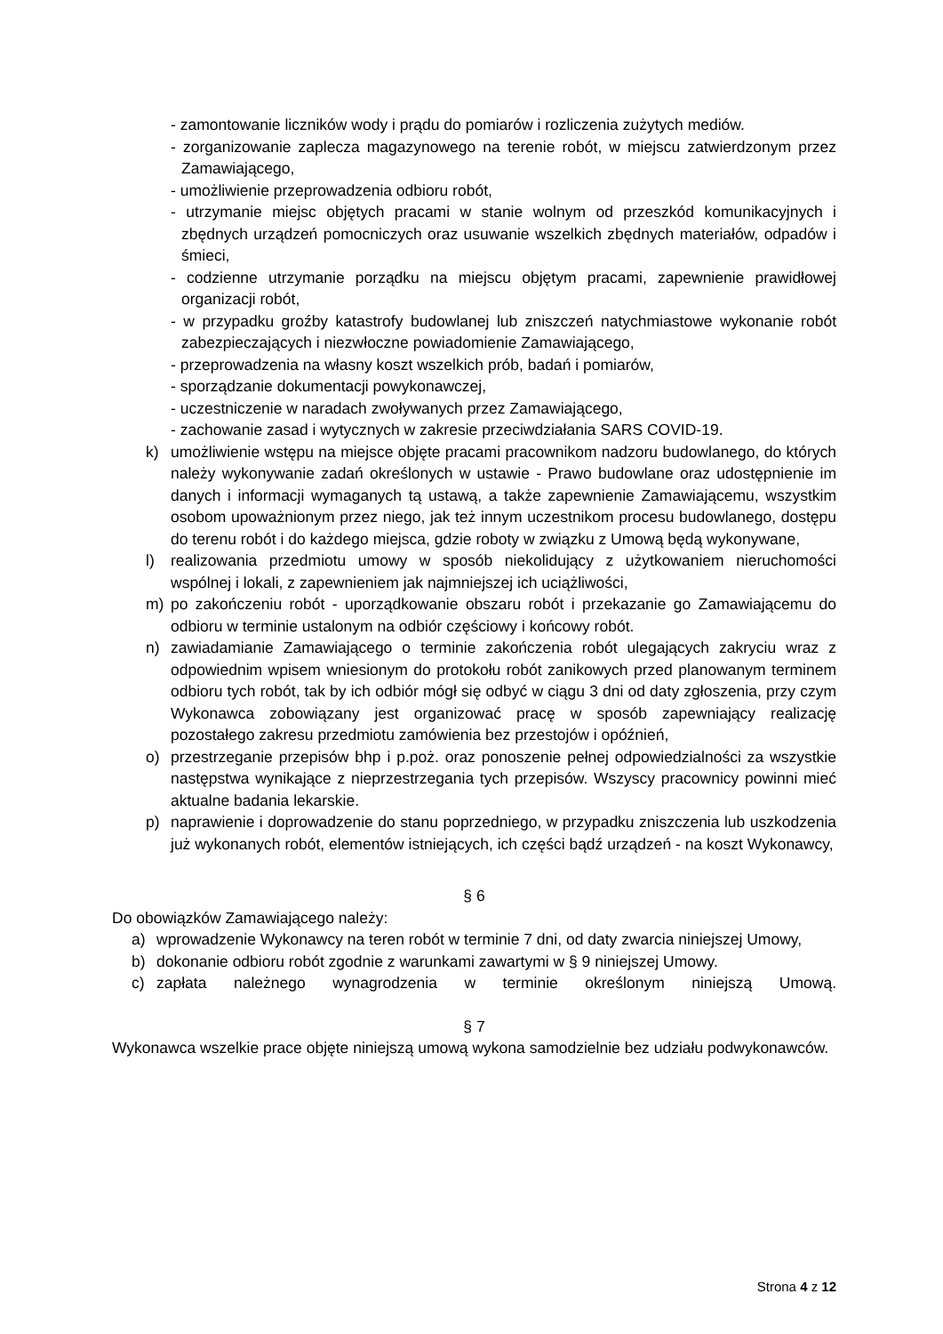- zamontowanie liczników wody i prądu do pomiarów i rozliczenia zużytych mediów.
- zorganizowanie zaplecza magazynowego na terenie robót, w miejscu zatwierdzonym przez Zamawiającego,
- umożliwienie przeprowadzenia odbioru robót,
- utrzymanie miejsc objętych pracami w stanie wolnym od przeszkód komunikacyjnych i zbędnych urządzeń pomocniczych oraz usuwanie wszelkich zbędnych materiałów, odpadów i śmieci,
- codzienne utrzymanie porządku na miejscu objętym pracami, zapewnienie prawidłowej organizacji robót,
- w przypadku groźby katastrofy budowlanej lub zniszczeń natychmiastowe wykonanie robót zabezpieczających i niezwłoczne powiadomienie Zamawiającego,
- przeprowadzenia na własny koszt wszelkich prób, badań i pomiarów,
- sporządzanie dokumentacji powykonawczej,
- uczestniczenie w naradach zwoływanych przez Zamawiającego,
- zachowanie zasad i wytycznych w zakresie przeciwdziałania SARS COVID-19.
k) umożliwienie wstępu na miejsce objęte pracami pracownikom nadzoru budowlanego, do których należy wykonywanie zadań określonych w ustawie - Prawo budowlane oraz udostępnienie im danych i informacji wymaganych tą ustawą, a także zapewnienie Zamawiającemu, wszystkim osobom upoważnionym przez niego, jak też innym uczestnikom procesu budowlanego, dostępu do terenu robót i do każdego miejsca, gdzie roboty w związku z Umową będą wykonywane,
l) realizowania przedmiotu umowy w sposób niekolidujący z użytkowaniem nieruchomości wspólnej i lokali, z zapewnieniem jak najmniejszej ich uciążliwości,
m) po zakończeniu robót - uporządkowanie obszaru robót i przekazanie go Zamawiającemu do odbioru w terminie ustalonym na odbiór częściowy i końcowy robót.
n) zawiadamianie Zamawiającego o terminie zakończenia robót ulegających zakryciu wraz z odpowiednim wpisem wniesionym do protokołu robót zanikowych przed planowanym terminem odbioru tych robót, tak by ich odbiór mógł się odbyć w ciągu 3 dni od daty zgłoszenia, przy czym Wykonawca zobowiązany jest organizować pracę w sposób zapewniający realizację pozostałego zakresu przedmiotu zamówienia bez przestojów i opóźnień,
o) przestrzeganie przepisów bhp i p.poż. oraz ponoszenie pełnej odpowiedzialności za wszystkie następstwa wynikające z nieprzestrzegania tych przepisów. Wszyscy pracownicy powinni mieć aktualne badania lekarskie.
p) naprawienie i doprowadzenie do stanu poprzedniego, w przypadku zniszczenia lub uszkodzenia już wykonanych robót, elementów istniejących, ich części bądź urządzeń - na koszt Wykonawcy,
§ 6
Do obowiązków Zamawiającego należy:
a) wprowadzenie Wykonawcy na teren robót w terminie 7 dni, od daty zwarcia niniejszej Umowy,
b) dokonanie odbioru robót zgodnie z warunkami zawartymi w § 9 niniejszej Umowy.
c) zapłata należnego wynagrodzenia w terminie określonym niniejszą Umową.
§ 7
Wykonawca wszelkie prace objęte niniejszą umową wykona samodzielnie bez udziału podwykonawców.
Strona 4 z 12